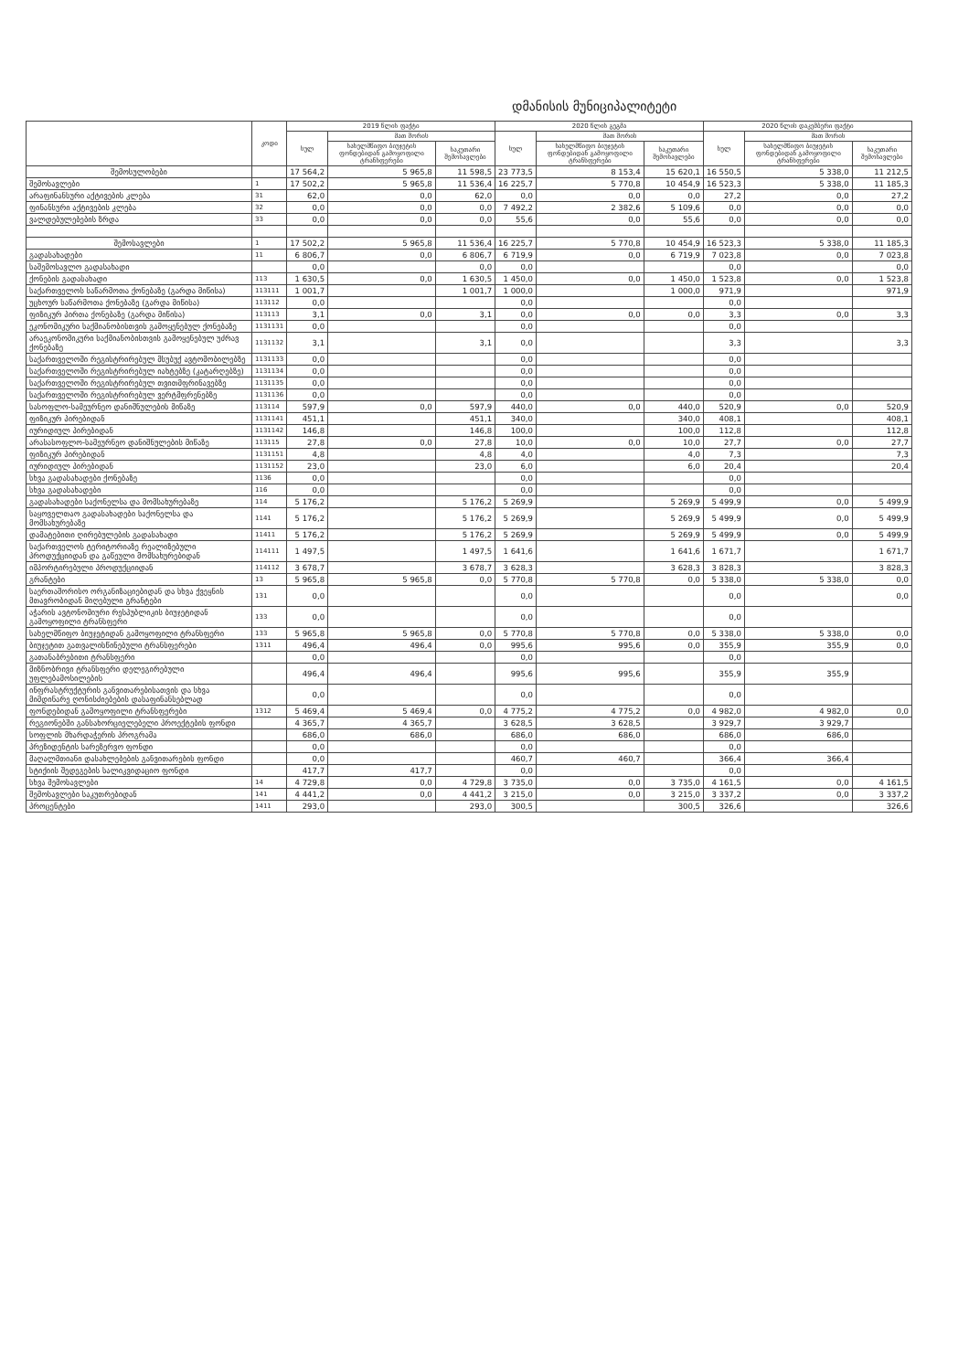დმანისის მუნიციპალიტეტი
| | კოდი | 2019 წლის ფაქტი | | | 2020 წლის გეგმა | | | 2020 წლის დაკემბერი ფაქტი | | |
| --- | --- | --- | --- | --- | --- | --- | --- | --- | --- | --- |
| | | სულ | მათ შორის | | სულ | მათ შორის | | სულ | მათ შორის | |
| | | | სახელმწიფო ბიუჯეტის ფონდებიდან გამოყოფილი ტრანსფერები | საკუთარი შემოსავლები | | სახელმწიფო ბიუჯეტის ფონდებიდან გამოყოფილი ტრანსფერები | საკუთარი შემოსავლები | | სახელმწიფო ბიუჯეტის ფონდებიდან გამოყოფილი ტრანსფერები | საკუთარი შემოსავლები |
| შემოსულობები | | 17 564,2 | 5 965,8 | 11 598,5 | 23 773,5 | 8 153,4 | 15 620,1 | 16 550,5 | 5 338,0 | 11 212,5 |
| შემოსავლები | 1 | 17 502,2 | 5 965,8 | 11 536,4 | 16 225,7 | 5 770,8 | 10 454,9 | 16 523,3 | 5 338,0 | 11 185,3 |
| არაფინანსური აქტივების კლება | 31 | 62,0 | 0,0 | 62,0 | 0,0 | 0,0 | 0,0 | 27,2 | 0,0 | 27,2 |
| ფინანსური აქტივების კლება | 32 | 0,0 | 0,0 | 0,0 | 7 492,2 | 2 382,6 | 5 109,6 | 0,0 | 0,0 | 0,0 |
| ვალდებულებების ზრდა | 33 | 0,0 | 0,0 | 0,0 | 55,6 | 0,0 | 55,6 | 0,0 | 0,0 | 0,0 |
| შემოსავლები | 1 | 17 502,2 | 5 965,8 | 11 536,4 | 16 225,7 | 5 770,8 | 10 454,9 | 16 523,3 | 5 338,0 | 11 185,3 |
| გადასახადები | 11 | 6 806,7 | 0,0 | 6 806,7 | 6 719,9 | 0,0 | 6 719,9 | 7 023,8 | 0,0 | 7 023,8 |
| საშემოსავლო გადასახადი | | 0,0 | | 0,0 | 0,0 | | | 0,0 | | 0,0 |
| ქონების გადასახადი | 113 | 1 630,5 | 0,0 | 1 630,5 | 1 450,0 | 0,0 | 1 450,0 | 1 523,8 | 0,0 | 1 523,8 |
| საქართველოს საწარმოთა ქონებაზე (გარდა მიწისა) | 113111 | 1 001,7 | | 1 001,7 | 1 000,0 | | 1 000,0 | 971,9 | | 971,9 |
| უცხოურ საწარმოთა ქონებაზე (გარდა მიწისა) | 113112 | 0,0 | | | 0,0 | | | 0,0 | | |
| ფიზიკურ პირთა ქონებაზე (გარდა მიწისა) | 113113 | 3,1 | 0,0 | 3,1 | 0,0 | 0,0 | 0,0 | 3,3 | 0,0 | 3,3 |
| ეკონომიკური საქმიანობისთვის გამოყენებულ ქონებაზე | 1131131 | 0,0 | | | 0,0 | | | 0,0 | | |
| არაეკონომიკური საქმიანობისთვის გამოყენებულ უძრავ ქონებაზე | 1131132 | 3,1 | | 3,1 | 0,0 | | | 3,3 | | 3,3 |
| საქართველოში რეგისტრირებულ მსუბუქ ავტომობილებზე | 1131133 | 0,0 | | | 0,0 | | | 0,0 | | |
| საქართველოში რეგისტრირებულ იახტებზე (კატარღებზე) | 1131134 | 0,0 | | | 0,0 | | | 0,0 | | |
| საქართველოში რეგისტრირებულ თვითმფრინავებზე | 1131135 | 0,0 | | | 0,0 | | | 0,0 | | |
| საქართველოში რეგისტრირებულ ვერტმფრენებზე | 1131136 | 0,0 | | | 0,0 | | | 0,0 | | |
| სასოფლო-სამეურნეო დანიშნულების მიწაზე | 113114 | 597,9 | 0,0 | 597,9 | 440,0 | 0,0 | 440,0 | 520,9 | 0,0 | 520,9 |
| ფიზიკურ პირებიდან | 1131141 | 451,1 | | 451,1 | 340,0 | | 340,0 | 408,1 | | 408,1 |
| იურიდიულ პირებიდან | 1131142 | 146,8 | | 146,8 | 100,0 | | 100,0 | 112,8 | | 112,8 |
| არასასოფლო-სამეურნეო დანიშნულების მიწაზე | 113115 | 27,8 | 0,0 | 27,8 | 10,0 | 0,0 | 10,0 | 27,7 | 0,0 | 27,7 |
| ფიზიკურ პირებიდან | 1131151 | 4,8 | | 4,8 | 4,0 | | 4,0 | 7,3 | | 7,3 |
| იურიდიულ პირებიდან | 1131152 | 23,0 | | 23,0 | 6,0 | | 6,0 | 20,4 | | 20,4 |
| სხვა გადასახადები ქონებაზე | 1136 | 0,0 | | | 0,0 | | | 0,0 | | |
| სხვა გადასახადები | 116 | 0,0 | | | 0,0 | | | 0,0 | | |
| გადასახადები საქონელსა და მომსახურებაზე | 114 | 5 176,2 | | 5 176,2 | 5 269,9 | | 5 269,9 | 5 499,9 | 0,0 | 5 499,9 |
| საყოველთაო გადასახადები საქონელსა და მომსახურებაზე | 1141 | 5 176,2 | | 5 176,2 | 5 269,9 | | 5 269,9 | 5 499,9 | 0,0 | 5 499,9 |
| დამატებითი ღირებულების გადასახადი | 11411 | 5 176,2 | | 5 176,2 | 5 269,9 | | 5 269,9 | 5 499,9 | 0,0 | 5 499,9 |
| საქართველოს ტერიტორიაზე რეალიზებული პროდუქციიდან და გაწეული მომსახურებიდან | 114111 | 1 497,5 | | 1 497,5 | 1 641,6 | | 1 641,6 | 1 671,7 | | 1 671,7 |
| იმპორტირებული პროდუქციიდან | 114112 | 3 678,7 | | 3 678,7 | 3 628,3 | | 3 628,3 | 3 828,3 | | 3 828,3 |
| გრანტები | 13 | 5 965,8 | 5 965,8 | 0,0 | 5 770,8 | 5 770,8 | 0,0 | 5 338,0 | 5 338,0 | 0,0 |
| საერთაშორისო ორგანიზაციებიდან და სხვა ქვეყნის მთავრობიდან მიღებული გრანტები | 131 | 0,0 | | | 0,0 | | | 0,0 | | 0,0 |
| აჭარის ავტონომიური რესპუბლიკის ბიუჯეტიდან გამოყოფილი ტრანსფერი | 133 | 0,0 | | | 0,0 | | | 0,0 | | |
| სახელმწიფო ბიუჯეტიდან გამოყოფილი ტრანსფერი | 133 | 5 965,8 | 5 965,8 | 0,0 | 5 770,8 | 5 770,8 | 0,0 | 5 338,0 | 5 338,0 | 0,0 |
| ბიუჯეტით გათვალისწინებული ტრანსფერები | 1311 | 496,4 | 496,4 | 0,0 | 995,6 | 995,6 | 0,0 | 355,9 | 355,9 | 0,0 |
| გათანაბრებითი ტრანსფერი | | 0,0 | | | 0,0 | | | 0,0 | | |
| მიზნობრივი ტრანსფერი დელეგირებული უფლებამოსილების | | 496,4 | 496,4 | | 995,6 | 995,6 | | 355,9 | 355,9 | |
| ინფრასტრუქტურის განვითარებისათვის და სხვა მიმდინარე ღონისძიებების დასაფინანსებლად | | 0,0 | | | 0,0 | | | 0,0 | | |
| ფონდებიდან გამოყოფილი ტრანსფერები | 1312 | 5 469,4 | 5 469,4 | 0,0 | 4 775,2 | 4 775,2 | 0,0 | 4 982,0 | 4 982,0 | 0,0 |
| რეგიონებში განსახორციელებელი პროექტების ფონდი | | 4 365,7 | 4 365,7 | | 3 628,5 | 3 628,5 | | 3 929,7 | 3 929,7 | |
| სოფლის მხარდაჭერის პროგრამა | | 686,0 | 686,0 | | 686,0 | 686,0 | | 686,0 | 686,0 | |
| პრეზიდენტის სარეზერვო ფონდი | | 0,0 | | | 0,0 | | | 0,0 | | |
| მაღალმთიანი დასახლებების განვითარების ფონდი | | 0,0 | | | 460,7 | 460,7 | | 366,4 | 366,4 | |
| სტიქიის შედეგების სალიკვიდაციო ფონდი | | 417,7 | 417,7 | | 0,0 | | | 0,0 | | |
| სხვა შემოსავლები | 14 | 4 729,8 | 0,0 | 4 729,8 | 3 735,0 | 0,0 | 3 735,0 | 4 161,5 | 0,0 | 4 161,5 |
| შემოსავლები საკუთრებიდან | 141 | 4 441,2 | 0,0 | 4 441,2 | 3 215,0 | 0,0 | 3 215,0 | 3 337,2 | 0,0 | 3 337,2 |
| პროცენტები | 1411 | 293,0 | | 293,0 | 300,5 | | 300,5 | 326,6 | | 326,6 |